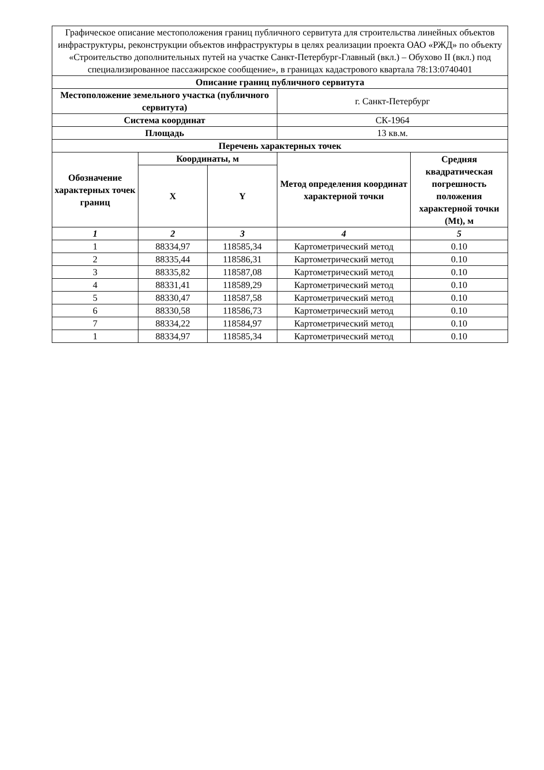| Графическое описание местоположения границ публичного сервитута для строительства линейных объектов инфраструктуры, реконструкции объектов инфраструктуры в целях реализации проекта ОАО «РЖД» по объекту «Строительство дополнительных путей на участке Санкт-Петербург-Главный (вкл.) – Обухово II (вкл.) под специализированное пассажирское сообщение», в границах кадастрового квартала 78:13:0740401 | | | | |
| Описание границ публичного сервитута | | | | |
| Местоположение земельного участка (публичного сервитута) | | | г. Санкт-Петербург | |
| Система координат | | | СК-1964 | |
| Площадь | | | 13 кв.м. | |
| Перечень характерных точек | | | | |
| Обозначение характерных точек границ | Координаты, м | | Метод определения координат характерной точки | Средняя квадратическая погрешность положения характерной точки (Mt), м |
| | X | Y | | |
| 1 | 2 | 3 | 4 | 5 |
| 1 | 88334,97 | 118585,34 | Картометрический метод | 0.10 |
| 2 | 88335,44 | 118586,31 | Картометрический метод | 0.10 |
| 3 | 88335,82 | 118587,08 | Картометрический метод | 0.10 |
| 4 | 88331,41 | 118589,29 | Картометрический метод | 0.10 |
| 5 | 88330,47 | 118587,58 | Картометрический метод | 0.10 |
| 6 | 88330,58 | 118586,73 | Картометрический метод | 0.10 |
| 7 | 88334,22 | 118584,97 | Картометрический метод | 0.10 |
| 1 | 88334,97 | 118585,34 | Картометрический метод | 0.10 |